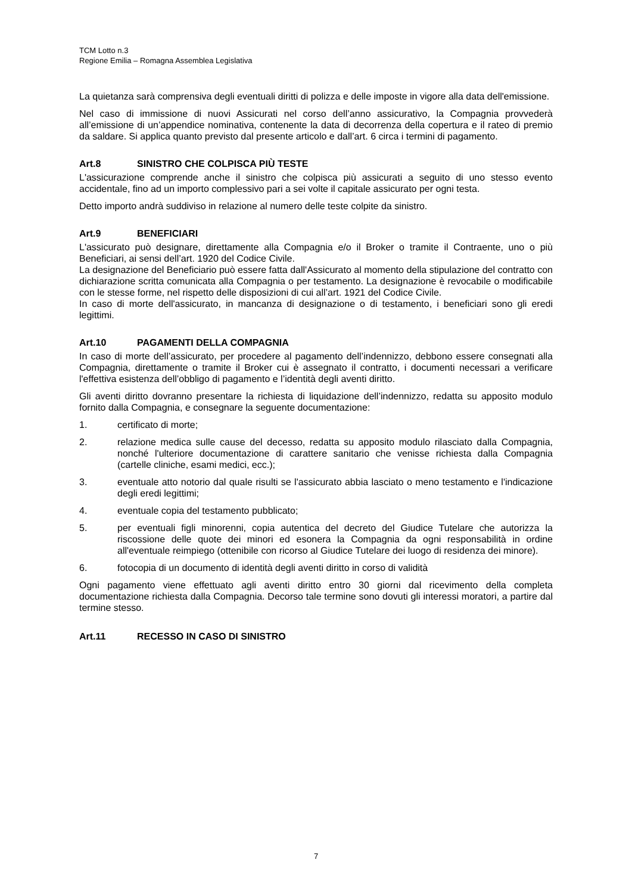TCM Lotto n.3
Regione Emilia – Romagna Assemblea Legislativa
La quietanza sarà comprensiva degli eventuali diritti di polizza e delle imposte in vigore alla data dell'emissione.
Nel caso di immissione di nuovi Assicurati nel corso dell’anno assicurativo, la Compagnia provvederà all’emissione di un’appendice nominativa, contenente la data di decorrenza della copertura e il rateo di premio da saldare. Si applica quanto previsto dal presente articolo e dall’art. 6 circa i termini di pagamento.
Art.8 SINISTRO CHE COLPISCA PIÙ TESTE
L'assicurazione comprende anche il sinistro che colpisca più assicurati a seguito di uno stesso evento accidentale, fino ad un importo complessivo pari a sei volte il capitale assicurato per ogni testa.
Detto importo andrà suddiviso in relazione al numero delle teste colpite da sinistro.
Art.9 BENEFICIARI
L'assicurato può designare, direttamente alla Compagnia e/o il Broker o tramite il Contraente, uno o più Beneficiari, ai sensi dell’art. 1920 del Codice Civile.
La designazione del Beneficiario può essere fatta dall'Assicurato al momento della stipulazione del contratto con dichiarazione scritta comunicata alla Compagnia o per testamento. La designazione è revocabile o modificabile con le stesse forme, nel rispetto delle disposizioni di cui all’art. 1921 del Codice Civile.
In caso di morte dell'assicurato, in mancanza di designazione o di testamento, i beneficiari sono gli eredi legittimi.
Art.10 PAGAMENTI DELLA COMPAGNIA
In caso di morte dell’assicurato, per procedere al pagamento dell’indennizzo, debbono essere consegnati alla Compagnia, direttamente o tramite il Broker cui è assegnato il contratto, i documenti necessari a verificare l'effettiva esistenza dell’obbligo di pagamento e l’identità degli aventi diritto.
Gli aventi diritto dovranno presentare la richiesta di liquidazione dell’indennizzo, redatta su apposito modulo fornito dalla Compagnia, e consegnare la seguente documentazione:
1. certificato di morte;
2. relazione medica sulle cause del decesso, redatta su apposito modulo rilasciato dalla Compagnia, nonché l'ulteriore documentazione di carattere sanitario che venisse richiesta dalla Compagnia (cartelle cliniche, esami medici, ecc.);
3. eventuale atto notorio dal quale risulti se l'assicurato abbia lasciato o meno testamento e l'indicazione degli eredi legittimi;
4. eventuale copia del testamento pubblicato;
5. per eventuali figli minorenni, copia autentica del decreto del Giudice Tutelare che autorizza la riscossione delle quote dei minori ed esonera la Compagnia da ogni responsabilità in ordine all'eventuale reimpiego (ottenibile con ricorso al Giudice Tutelare dei luogo di residenza dei minore).
6. fotocopia di un documento di identità degli aventi diritto in corso di validità
Ogni pagamento viene effettuato agli aventi diritto entro 30 giorni dal ricevimento della completa documentazione richiesta dalla Compagnia. Decorso tale termine sono dovuti gli interessi moratori, a partire dal termine stesso.
Art.11 RECESSO IN CASO DI SINISTRO
7